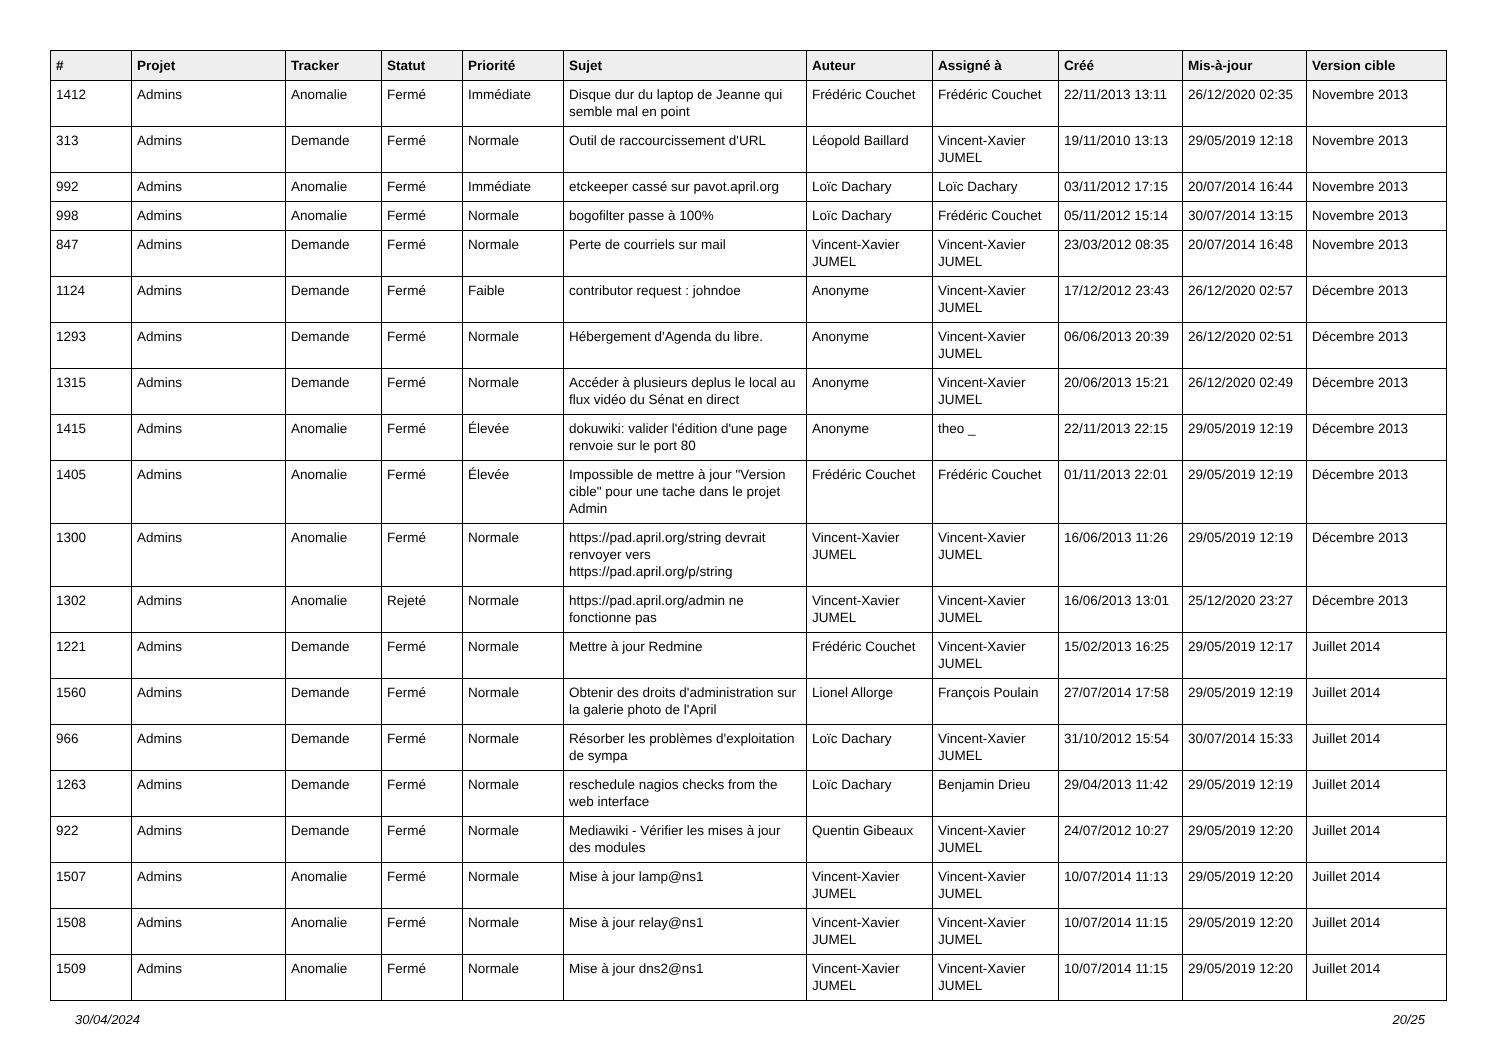| # | Projet | Tracker | Statut | Priorité | Sujet | Auteur | Assigné à | Créé | Mis-à-jour | Version cible |
| --- | --- | --- | --- | --- | --- | --- | --- | --- | --- | --- |
| 1412 | Admins | Anomalie | Fermé | Immédiate | Disque dur du laptop de Jeanne qui semble mal en point | Frédéric Couchet | Frédéric Couchet | 22/11/2013 13:11 | 26/12/2020 02:35 | Novembre 2013 |
| 313 | Admins | Demande | Fermé | Normale | Outil de raccourcissement d'URL | Léopold Baillard | Vincent-Xavier JUMEL | 19/11/2010 13:13 | 29/05/2019 12:18 | Novembre 2013 |
| 992 | Admins | Anomalie | Fermé | Immédiate | etckeeper cassé sur pavot.april.org | Loïc Dachary | Loïc Dachary | 03/11/2012 17:15 | 20/07/2014 16:44 | Novembre 2013 |
| 998 | Admins | Anomalie | Fermé | Normale | bogofilter passe à 100% | Loïc Dachary | Frédéric Couchet | 05/11/2012 15:14 | 30/07/2014 13:15 | Novembre 2013 |
| 847 | Admins | Demande | Fermé | Normale | Perte de courriels sur mail | Vincent-Xavier JUMEL | Vincent-Xavier JUMEL | 23/03/2012 08:35 | 20/07/2014 16:48 | Novembre 2013 |
| 1124 | Admins | Demande | Fermé | Faible | contributor request : johndoe | Anonyme | Vincent-Xavier JUMEL | 17/12/2012 23:43 | 26/12/2020 02:57 | Décembre 2013 |
| 1293 | Admins | Demande | Fermé | Normale | Hébergement d'Agenda du libre. | Anonyme | Vincent-Xavier JUMEL | 06/06/2013 20:39 | 26/12/2020 02:51 | Décembre 2013 |
| 1315 | Admins | Demande | Fermé | Normale | Accéder à plusieurs deplus le local au flux vidéo du Sénat en direct | Anonyme | Vincent-Xavier JUMEL | 20/06/2013 15:21 | 26/12/2020 02:49 | Décembre 2013 |
| 1415 | Admins | Anomalie | Fermé | Élevée | dokuwiki: valider l'édition d'une page renvoie sur le port 80 | Anonyme | theo _ | 22/11/2013 22:15 | 29/05/2019 12:19 | Décembre 2013 |
| 1405 | Admins | Anomalie | Fermé | Élevée | Impossible de mettre à jour "Version cible" pour une tache dans le projet Admin | Frédéric Couchet | Frédéric Couchet | 01/11/2013 22:01 | 29/05/2019 12:19 | Décembre 2013 |
| 1300 | Admins | Anomalie | Fermé | Normale | https://pad.april.org/string devrait renvoyer vers https://pad.april.org/p/string | Vincent-Xavier JUMEL | Vincent-Xavier JUMEL | 16/06/2013 11:26 | 29/05/2019 12:19 | Décembre 2013 |
| 1302 | Admins | Anomalie | Rejeté | Normale | https://pad.april.org/admin ne fonctionne pas | Vincent-Xavier JUMEL | Vincent-Xavier JUMEL | 16/06/2013 13:01 | 25/12/2020 23:27 | Décembre 2013 |
| 1221 | Admins | Demande | Fermé | Normale | Mettre à jour Redmine | Frédéric Couchet | Vincent-Xavier JUMEL | 15/02/2013 16:25 | 29/05/2019 12:17 | Juillet 2014 |
| 1560 | Admins | Demande | Fermé | Normale | Obtenir des droits d'administration sur la galerie photo de l'April | Lionel Allorge | François Poulain | 27/07/2014 17:58 | 29/05/2019 12:19 | Juillet 2014 |
| 966 | Admins | Demande | Fermé | Normale | Résorber les problèmes d'exploitation de sympa | Loïc Dachary | Vincent-Xavier JUMEL | 31/10/2012 15:54 | 30/07/2014 15:33 | Juillet 2014 |
| 1263 | Admins | Demande | Fermé | Normale | reschedule nagios checks from the web interface | Loïc Dachary | Benjamin Drieu | 29/04/2013 11:42 | 29/05/2019 12:19 | Juillet 2014 |
| 922 | Admins | Demande | Fermé | Normale | Mediawiki - Vérifier les mises à jour des modules | Quentin Gibeaux | Vincent-Xavier JUMEL | 24/07/2012 10:27 | 29/05/2019 12:20 | Juillet 2014 |
| 1507 | Admins | Anomalie | Fermé | Normale | Mise à jour lamp@ns1 | Vincent-Xavier JUMEL | Vincent-Xavier JUMEL | 10/07/2014 11:13 | 29/05/2019 12:20 | Juillet 2014 |
| 1508 | Admins | Anomalie | Fermé | Normale | Mise à jour relay@ns1 | Vincent-Xavier JUMEL | Vincent-Xavier JUMEL | 10/07/2014 11:15 | 29/05/2019 12:20 | Juillet 2014 |
| 1509 | Admins | Anomalie | Fermé | Normale | Mise à jour dns2@ns1 | Vincent-Xavier JUMEL | Vincent-Xavier JUMEL | 10/07/2014 11:15 | 29/05/2019 12:20 | Juillet 2014 |
30/04/2024 20/25